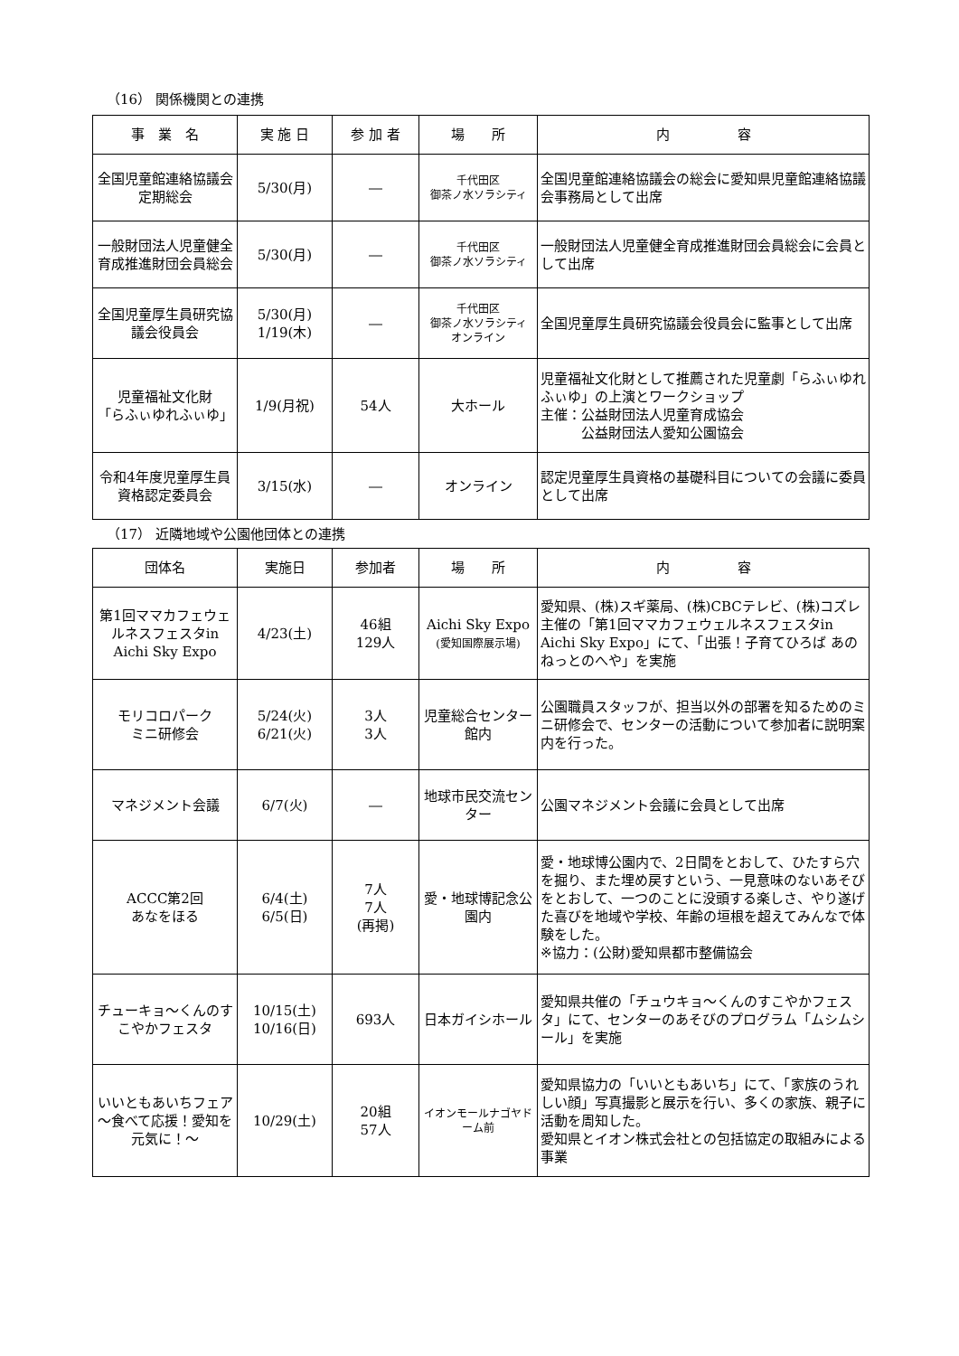（16） 関係機関との連携
| 事 業 名 | 実 施 日 | 参 加 者 | 場 所 | 内 容 |
| --- | --- | --- | --- | --- |
| 全国児童館連絡協議会定期総会 | 5/30(月) | ― | 千代田区 御茶ノ水ソラシティ | 全国児童館連絡協議会の総会に愛知県児童館連絡協議会事務局として出席 |
| 一般財団法人児童健全育成推進財団会員総会 | 5/30(月) | ― | 千代田区 御茶ノ水ソラシティ | 一般財団法人児童健全育成推進財団会員総会に会員として出席 |
| 全国児童厚生員研究協議会役員会 | 5/30(月) 1/19(木) | ― | 千代田区 御茶ノ水ソラシティ オンライン | 全国児童厚生員研究協議会役員会に監事として出席 |
| 児童福祉文化財 「らふぃゆれふぃゆ」 | 1/9(月祝) | 54人 | 大ホール | 児童福祉文化財として推薦された児童劇「らふぃゆれふぃゆ」の上演とワークショップ 主催：公益財団法人児童育成協会 公益財団法人愛知公園協会 |
| 令和4年度児童厚生員資格認定委員会 | 3/15(水) | ― | オンライン | 認定児童厚生員資格の基礎科目についての会議に委員として出席 |
（17） 近隣地域や公園他団体との連携
| 団体名 | 実施日 | 参加者 | 場 所 | 内 容 |
| --- | --- | --- | --- | --- |
| 第1回ママカフェウェルネスフェスタin Aichi Sky Expo | 4/23(土) | 46組 129人 | Aichi Sky Expo (愛知国際展示場) | 愛知県、(株)スギ薬局、(株)CBCテレビ、(株)コズレ主催の「第1回ママカフェウェルネスフェスタin Aichi Sky Expo」にて、「出張！子育てひろば あのねっとのへや」を実施 |
| モリコロパーク ミニ研修会 | 5/24(火) 6/21(火) | 3人 3人 | 児童総合センター館内 | 公園職員スタッフが、担当以外の部署を知るためのミニ研修会で、センターの活動について参加者に説明案内を行った。 |
| マネジメント会議 | 6/7(火) | ― | 地球市民交流センター | 公園マネジメント会議に会員として出席 |
| ACCC第2回 あなをほる | 6/4(土) 6/5(日) | 7人 7人 (再掲) | 愛・地球博記念公園内 | 愛・地球博公園内で、2日間をとおして、ひたすら穴を掘り、また埋め戻すという、一見意味のないあそびをとおして、一つのことに没頭する楽しさ、やり遂げた喜びを地域や学校、年齢の垣根を超えてみんなで体験をした。 ※協力：(公財)愛知県都市整備協会 |
| チューキョ～くんのすこやかフェスタ | 10/15(土) 10/16(日) | 693人 | 日本ガイシホール | 愛知県共催の「チュウキョ～くんのすこやかフェスタ」にて、センターのあそびのプログラム「ムシムシール」を実施 |
| いいともあいちフェア ～食べて応援！愛知を元気に！～ | 10/29(土) | 20組 57人 | イオンモールナゴヤドーム前 | 愛知県協力の「いいともあいち」にて、「家族のうれしい顔」写真撮影と展示を行い、多くの家族、親子に活動を周知した。 愛知県とイオン株式会社との包括協定の取組みによる事業 |